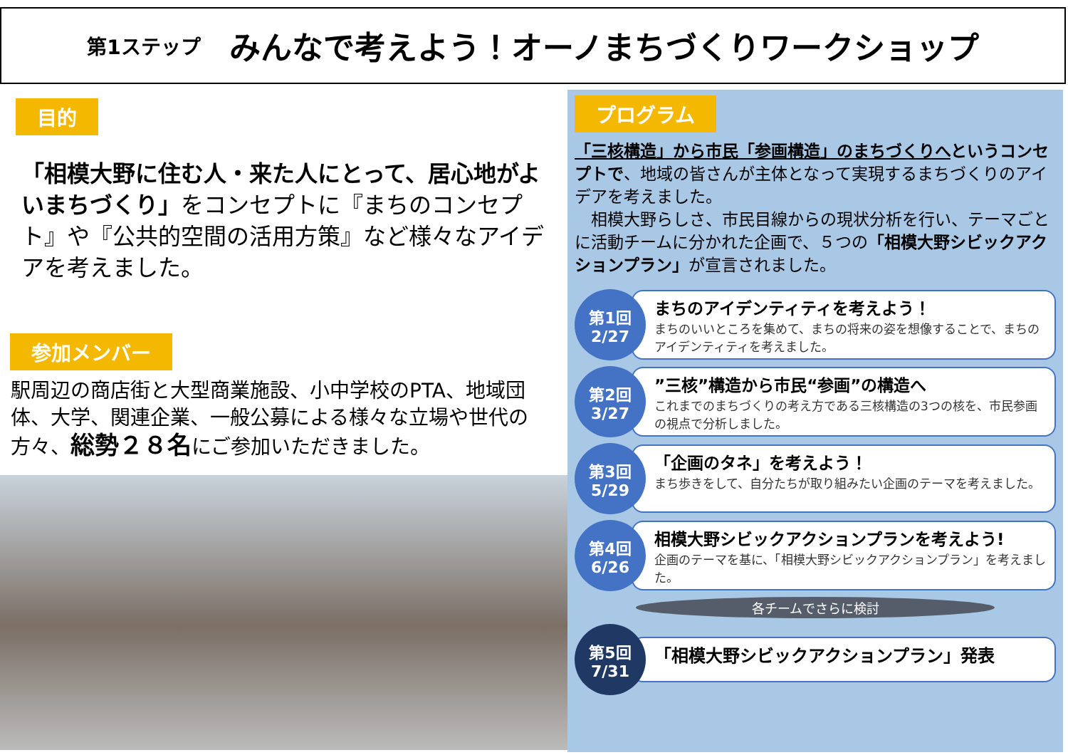第1ステップ みんなで考えよう！オーノまちづくりワークショップ
目的
「相模大野に住む人・来た人にとって、居心地がよいまちづくり」をコンセプトに『まちのコンセプト』や『公共的空間の活用方策』など様々なアイデアを考えました。
参加メンバー
駅周辺の商店街と大型商業施設、小中学校のPTA、地域団体、大学、関連企業、一般公募による様々な立場や世代の方々、総勢２８名にご参加いただきました。
プログラム
「三核構造」から市民「参画構造」のまちづくりへというコンセプトで、地域の皆さんが主体となって実現するまちづくりのアイデアを考えました。
　相模大野らしさ、市民目線からの現状分析を行い、テーマごとに活動チームに分かれた企画で、５つの「相模大野シビックアクションプラン」が宣言されました。
第1回
2/27
まちのアイデンティティを考えよう！
まちのいいところを集めて、まちの将来の姿を想像することで、まちのアイデンティティを考えました。
第2回
3/27
”三核”構造から市民“参画”の構造へ
これまでのまちづくりの考え方である三核構造の3つの核を、市民参画の視点で分析しました。
第3回
5/29
「企画のタネ」を考えよう！
まち歩きをして、自分たちが取り組みたい企画のテーマを考えました。
第4回
6/26
相模大野シビックアクションプランを考えよう!
企画のテーマを基に、「相模大野シビックアクションプラン」を考えました。
各チームでさらに検討
第5回
7/31
「相模大野シビックアクションプラン」発表